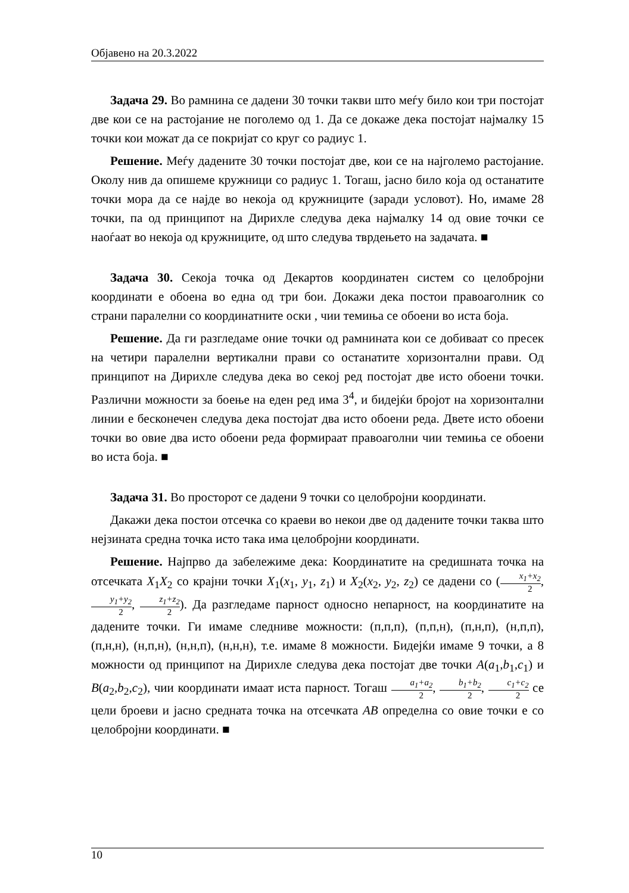Објавено на 20.3.2022
Задача 29. Во рамнина се дадени 30 точки такви што меѓу било кои три постојат две кои се на растојание не поголемо од 1. Да се докаже дека постојат најмалку 15 точки кои можат да се покријат со круг со радиус 1.
Решение. Меѓу дадените 30 точки постојат две, кои се на најголемо растојание. Околу нив да опишеме кружници со радиус 1. Тогаш, јасно било која од останатите точки мора да се најде во некоја од кружниците (заради условот). Но, имаме 28 точки, па од принципот на Дирихле следува дека најмалку 14 од овие точки се наоѓаат во некоја од кружниците, од што следува тврдењето на задачата. ■
Задача 30. Секоја точка од Декартов координатен систем со целобројни координати е обоена во една од три бои. Докажи дека постои правоаголник со страни паралелни со координатните оски , чии темиња се обоени во иста боја.
Решение. Да ги разгледаме оние точки од рамнината кои се добиваат со пресек на четири паралелни вертикални прави со останатите хоризонтални прави. Од принципот на Дирихле следува дека во секој ред постојат две исто обоени точки. Различни можности за боење на еден ред има 3<sup>4</sup>, и бидејќи бројот на хоризонтални линии е бесконечен следува дека постојат два исто обоени реда. Двете исто обоени точки во овие два исто обоени реда формираат правоаголни чии темиња се обоени во иста боја. ■
Задача 31. Во просторот се дадени 9 точки со целобројни координати.
Дакажи дека постои отсечка со краеви во некои две од дадените точки таква што нејзината средна точка исто така има целобројни координати.
Решение. Најпрво да забележиме дека: Координатите на средишната точка на отсечката X<sub>1</sub>X<sub>2</sub> со крајни точки X<sub>1</sub>(x<sub>1</sub>, y<sub>1</sub>, z<sub>1</sub>) и X<sub>2</sub>(x<sub>2</sub>, y<sub>2</sub>, z<sub>2</sub>) се дадени со (x<sub>1</sub>+x<sub>2</sub> 2, y<sub>1</sub>+y<sub>2</sub> 2, z<sub>1</sub>+z<sub>2</sub> 2). Да разгледаме парност односно непарност, на координатите на дадените точки. Ги имаме следниве можности: (п,п,п), (п,п,н), (п,н,п), (н,п,п), (п,н,н), (н,п,н), (н,н,п), (н,н,н), т.е. имаме 8 можности. Бидејќи имаме 9 точки, а 8 можности од принципот на Дирихле следува дека постојат две точки A(a<sub>1</sub>,b<sub>1</sub>,c<sub>1</sub>) и B(a<sub>2</sub>,b<sub>2</sub>,c<sub>2</sub>), чии координати имаат иста парност. Тогаш a<sub>1</sub>+a<sub>2</sub> 2, b<sub>1</sub>+b<sub>2</sub> 2, c<sub>1</sub>+c<sub>2</sub> 2 се цели броеви и јасно средната точка на отсечката AB определна со овие точки е со целобројни координати. ■
10